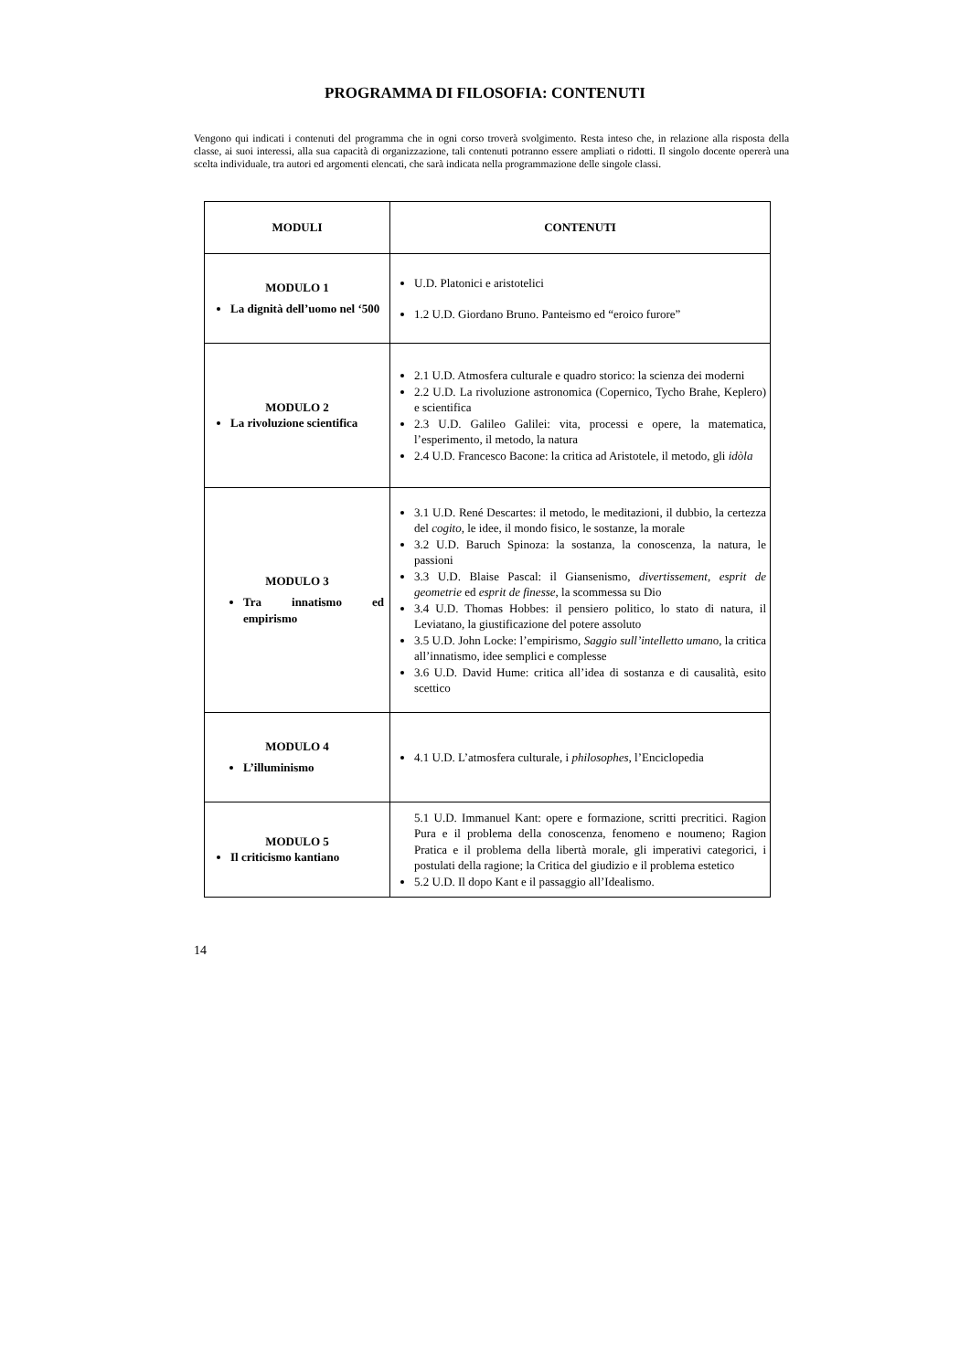PROGRAMMA DI FILOSOFIA: CONTENUTI
Vengono qui indicati i contenuti del programma che in ogni corso troverà svolgimento. Resta inteso che, in relazione alla risposta della classe, ai suoi interessi, alla sua capacità di organizzazione, tali contenuti potranno essere ampliati o ridotti. Il singolo docente opererà una scelta individuale, tra autori ed argomenti elencati, che sarà indicata nella programmazione delle singole classi.
| MODULI | CONTENUTI |
| --- | --- |
| MODULO 1 La dignità dell’uomo nel ‘500 | U.D. Platonici e aristotelici 1.2 U.D. Giordano Bruno. Panteismo ed “eroico furore” |
| MODULO 2 La rivoluzione scientifica | 2.1 U.D. Atmosfera culturale e quadro storico: la scienza dei moderni 2.2 U.D. La rivoluzione astronomica (Copernico, Tycho Brahe, Keplero) e scientifica 2.3 U.D. Galileo Galilei: vita, processi e opere, la matematica, l’esperimento, il metodo, la natura 2.4 U.D. Francesco Bacone: la critica ad Aristotele, il metodo, gli idòla |
| MODULO 3 Tra innatismo ed empirismo | 3.1 U.D. René Descartes: il metodo, le meditazioni, il dubbio, la certezza del cogito , le idee, il mondo fisico, le sostanze, la morale 3.2 U.D. Baruch Spinoza: la sostanza, la conoscenza, la natura, le passioni 3.3 U.D. Blaise Pascal: il Giansenismo, divertissement , esprit de geometrie ed esprit de finesse , la scommessa su Dio 3.4 U.D. Thomas Hobbes: il pensiero politico, lo stato di natura, il Leviatano, la giustificazione del potere assoluto 3.5 U.D. John Locke: l’empirismo, Saggio sull’intelletto uman o, la critica all’innatismo, idee semplici e complesse 3.6 U.D. David Hume: critica all’idea di sostanza e di causalità, esito scettico |
| MODULO 4 L’illuminismo | 4.1 U.D. L’atmosfera culturale, i philosophes , l’Enciclopedia |
| MODULO 5 Il criticismo kantiano | 5.1 U.D. Immanuel Kant: opere e formazione, scritti precritici. Ragion Pura e il problema della conoscenza, fenomeno e noumeno; Ragion Pratica e il problema della libertà morale, gli imperativi categorici, i postulati della ragione; la Critica del giudizio e il problema estetico 5.2 U.D. Il dopo Kant e il passaggio all’Idealismo. |
14